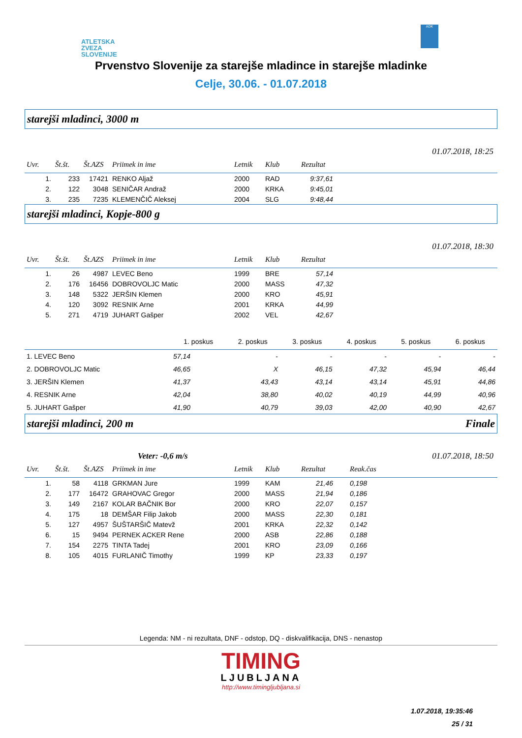ATLETSKA
ZVEZA
SLOVENIJE
ADK
Prvenstvo Slovenije za starejše mladince in starejše mladinke
Celje, 30.06. - 01.07.2018
starejši mladinci, 3000 m
01.07.2018, 18:25
| Uvr. | Št.št. | Št.AZS | Priimek in ime | Letnik | Klub | Rezultat | |
| --- | --- | --- | --- | --- | --- | --- | --- |
| 1. | 233 | 17421 | RENKO Aljaž | 2000 | RAD | 9:37,61 | |
| 2. | 122 | 3048 | SENIČAR Andraž | 2000 | KRKA | 9:45,01 | |
| 3. | 235 | 7235 | KLEMENČIČ Aleksej | 2004 | SLG | 9:48,44 | |
starejši mladinci, Kopje-800 g
01.07.2018, 18:30
| Uvr. | Št.št. | Št.AZS | Priimek in ime | Letnik | Klub | Rezultat | |
| --- | --- | --- | --- | --- | --- | --- | --- |
| 1. | 26 | 4987 | LEVEC Beno | 1999 | BRE | 57,14 | |
| 2. | 176 | 16456 | DOBROVOLJC Matic | 2000 | MASS | 47,32 | |
| 3. | 148 | 5322 | JERŠIN Klemen | 2000 | KRO | 45,91 | |
| 4. | 120 | 3092 | RESNIK Arne | 2001 | KRKA | 44,99 | |
| 5. | 271 | 4719 | JUHART Gašper | 2002 | VEL | 42,67 | |
| | 1. poskus | 2. poskus | 3. poskus | 4. poskus | 5. poskus | 6. poskus |
| --- | --- | --- | --- | --- | --- | --- |
| 1. LEVEC Beno | 57,14 | - | - | - | - | - |
| 2. DOBROVOLJC Matic | 46,65 | X | 46,15 | 47,32 | 45,94 | 46,44 |
| 3. JERŠIN Klemen | 41,37 | 43,43 | 43,14 | 43,14 | 45,91 | 44,86 |
| 4. RESNIK Arne | 42,04 | 38,80 | 40,02 | 40,19 | 44,99 | 40,96 |
| 5. JUHART Gašper | 41,90 | 40,79 | 39,03 | 42,00 | 40,90 | 42,67 |
starejši mladinci, 200 m Finale
Veter: -0,6 m/s 01.07.2018, 18:50
| Uvr. | Št.št. | Št.AZS | Priimek in ime | Letnik | Klub | Rezultat | Reak.čas | |
| --- | --- | --- | --- | --- | --- | --- | --- | --- |
| 1. | 58 | 4118 | GRKMAN Jure | 1999 | KAM | 21,46 | 0,198 | |
| 2. | 177 | 16472 | GRAHOVAC Gregor | 2000 | MASS | 21,94 | 0,186 | |
| 3. | 149 | 2167 | KOLAR BAČNIK Bor | 2000 | KRO | 22,07 | 0,157 | |
| 4. | 175 | 18 | DEMŠAR Filip Jakob | 2000 | MASS | 22,30 | 0,181 | |
| 5. | 127 | 4957 | ŠUŠTARŠIČ Matevž | 2001 | KRKA | 22,32 | 0,142 | |
| 6. | 15 | 9494 | PERNEK ACKER Rene | 2000 | ASB | 22,86 | 0,188 | |
| 7. | 154 | 2275 | TINTA Tadej | 2001 | KRO | 23,09 | 0,166 | |
| 8. | 105 | 4015 | FURLANIČ Timothy | 1999 | KP | 23,33 | 0,197 | |
Legenda: NM - ni rezultata, DNF - odstop, DQ - diskvalifikacija, DNS - nenastop
TIMING
LJUBLJANA
http://www.timingljubljana.si
1.07.2018, 19:35:46
25 / 31